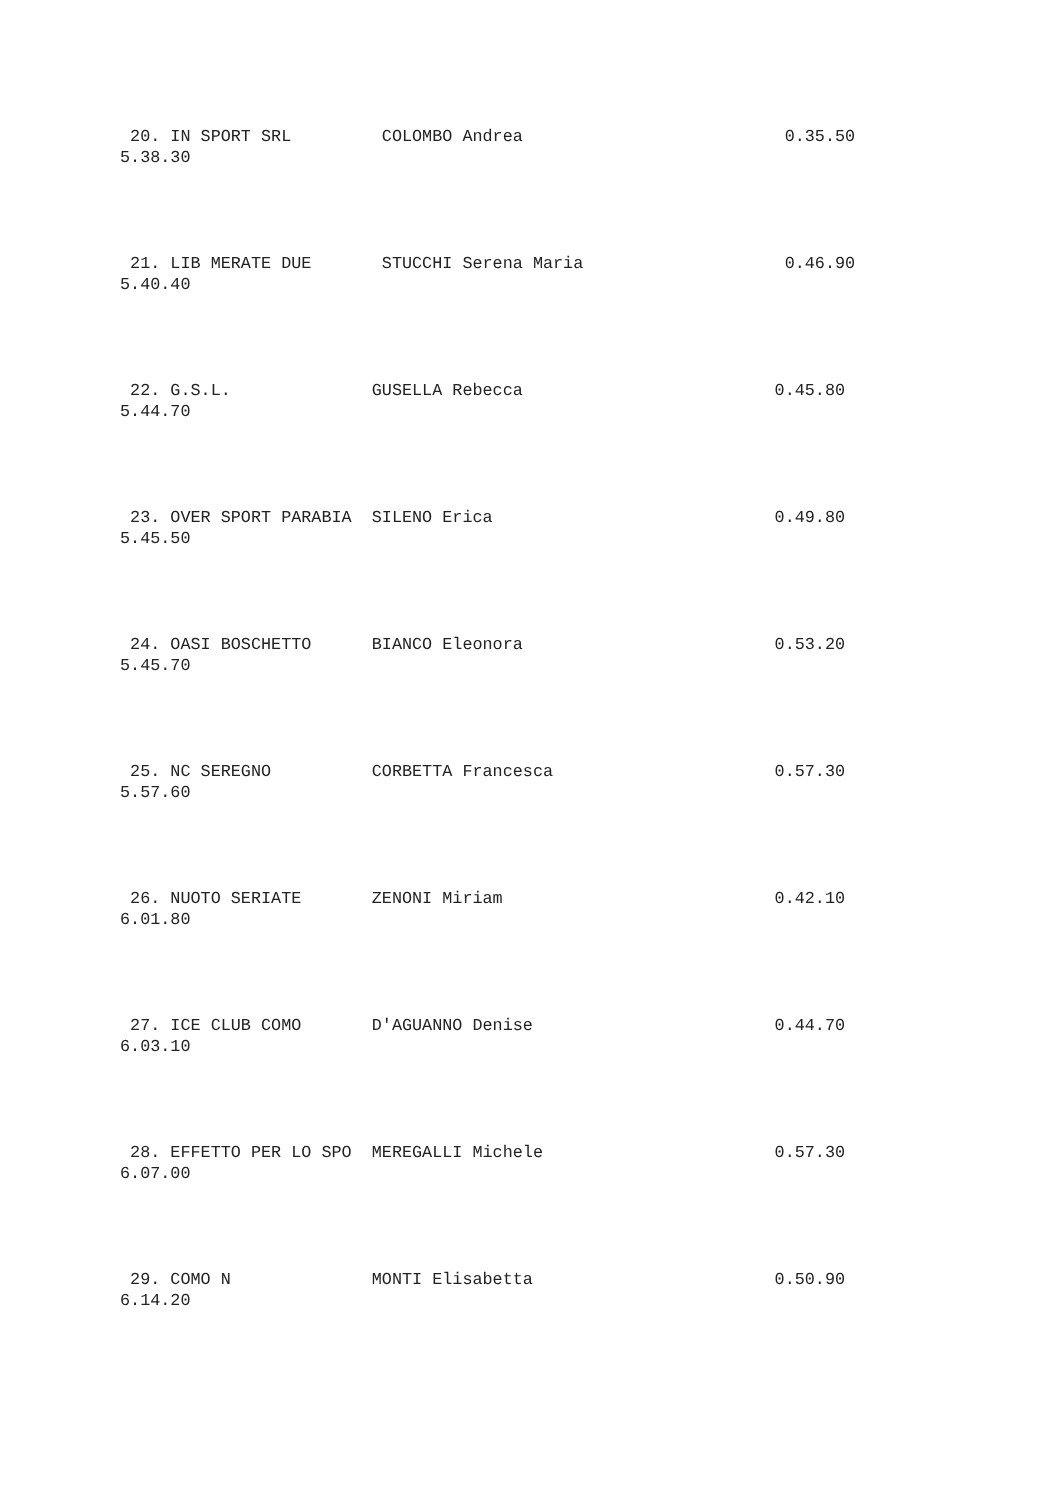20. IN SPORT SRL COLOMBO Andrea 0.35.50
5.38.30
21. LIB MERATE DUE STUCCHI Serena Maria 0.46.90
5.40.40
22. G.S.L. GUSELLA Rebecca 0.45.80
5.44.70
23. OVER SPORT PARABIA SILENO Erica 0.49.80
5.45.50
24. OASI BOSCHETTO BIANCO Eleonora 0.53.20
5.45.70
25. NC SEREGNO CORBETTA Francesca 0.57.30
5.57.60
26. NUOTO SERIATE ZENONI Miriam 0.42.10
6.01.80
27. ICE CLUB COMO D'AGUANNO Denise 0.44.70
6.03.10
28. EFFETTO PER LO SPO MEREGALLI Michele 0.57.30
6.07.00
29. COMO N MONTI Elisabetta 0.50.90
6.14.20